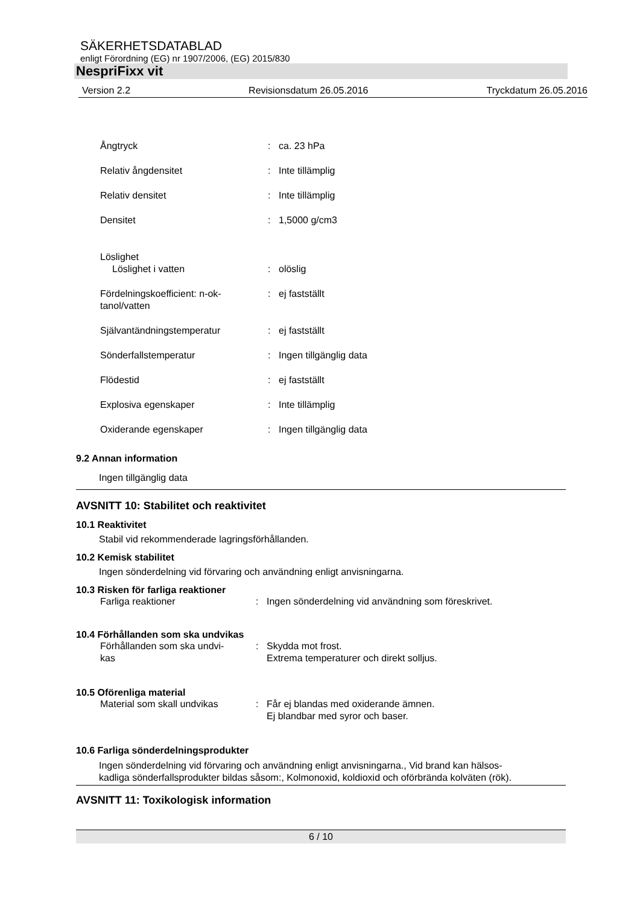SÄKERHETSDATABLAD
enligt Förordning (EG) nr 1907/2006, (EG) 2015/830
NespriFixx vit
Version 2.2 Revisionsdatum 26.05.2016 Tryckdatum 26.05.2016
| Ångtryck | : | ca. 23 hPa |
| Relativ ångdensitet | : | Inte tillämplig |
| Relativ densitet | : | Inte tillämplig |
| Densitet | : | 1,5000 g/cm3 |
| Löslighet | | |
| Löslighet i vatten | : | olöslig |
| Fördelningskoefficient: n-ok- tanol/vatten | : | ej fastställt |
| Självantändningstemperatur | : | ej fastställt |
| Sönderfallstemperatur | : | Ingen tillgänglig data |
| Flödestid | : | ej fastställt |
| Explosiva egenskaper | : | Inte tillämplig |
| Oxiderande egenskaper | : | Ingen tillgänglig data |
9.2 Annan information
Ingen tillgänglig data
AVSNITT 10: Stabilitet och reaktivitet
10.1 Reaktivitet
Stabil vid rekommenderade lagringsförhållanden.
10.2 Kemisk stabilitet
Ingen sönderdelning vid förvaring och användning enligt anvisningarna.
10.3 Risken för farliga reaktioner
| Farliga reaktioner | : | Ingen sönderdelning vid användning som föreskrivet. |
10.4 Förhållanden som ska undvikas
| Förhållanden som ska undvi- kas | : | Skydda mot frost. Extrema temperaturer och direkt solljus. |
10.5 Oförenliga material
| Material som skall undvikas | : | Får ej blandas med oxiderande ämnen. Ej blandbar med syror och baser. |
10.6 Farliga sönderdelningsprodukter
Ingen sönderdelning vid förvaring och användning enligt anvisningarna., Vid brand kan hälsos-
kadliga sönderfallsprodukter bildas såsom:, Kolmonoxid, koldioxid och oförbrända kolväten (rök).
AVSNITT 11: Toxikologisk information
6 / 10